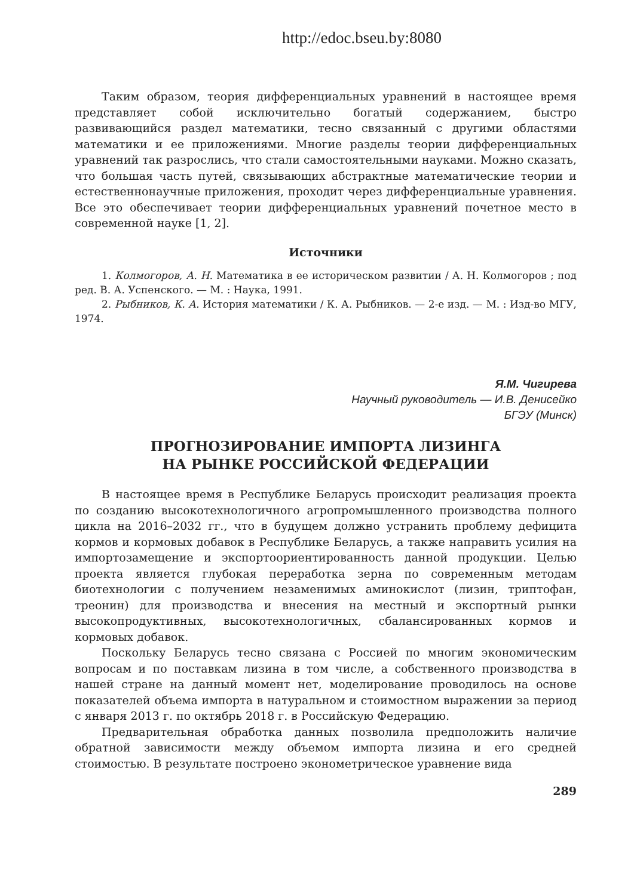http://edoc.bseu.by:8080
Таким образом, теория дифференциальных уравнений в настоящее время представляет собой исключительно богатый содержанием, быстро развивающийся раздел математики, тесно связанный с другими областями математики и ее приложениями. Многие разделы теории дифференциальных уравнений так разрослись, что стали самостоятельными науками. Можно сказать, что большая часть путей, связывающих абстрактные математические теории и естественнонаучные приложения, проходит через дифференциальные уравнения. Все это обеспечивает теории дифференциальных уравнений почетное место в современной науке [1, 2].
Источники
1. Колмогоров, А. Н. Математика в ее историческом развитии / А. Н. Колмогоров ; под ред. В. А. Успенского. — М. : Наука, 1991.
2. Рыбников, К. А. История математики / К. А. Рыбников. — 2-е изд. — М. : Изд-во МГУ, 1974.
Я.М. Чигирева
Научный руководитель — И.В. Денисейко
БГЭУ (Минск)
ПРОГНОЗИРОВАНИЕ ИМПОРТА ЛИЗИНГА
НА РЫНКЕ РОССИЙСКОЙ ФЕДЕРАЦИИ
В настоящее время в Республике Беларусь происходит реализация проекта по созданию высокотехнологичного агропромышленного производства полного цикла на 2016–2032 гг., что в будущем должно устранить проблему дефицита кормов и кормовых добавок в Республике Беларусь, а также направить усилия на импортозамещение и экспортоориентированность данной продукции. Целью проекта является глубокая переработка зерна по современным методам биотехнологии с получением незаменимых аминокислот (лизин, триптофан, треонин) для производства и внесения на местный и экспортный рынки высокопродуктивных, высокотехнологичных, сбалансированных кормов и кормовых добавок.
Поскольку Беларусь тесно связана с Россией по многим экономическим вопросам и по поставкам лизина в том числе, а собственного производства в нашей стране на данный момент нет, моделирование проводилось на основе показателей объема импорта в натуральном и стоимостном выражении за период с января 2013 г. по октябрь 2018 г. в Российскую Федерацию.
Предварительная обработка данных позволила предположить наличие обратной зависимости между объемом импорта лизина и его средней стоимостью. В результате построено эконометрическое уравнение вида
289